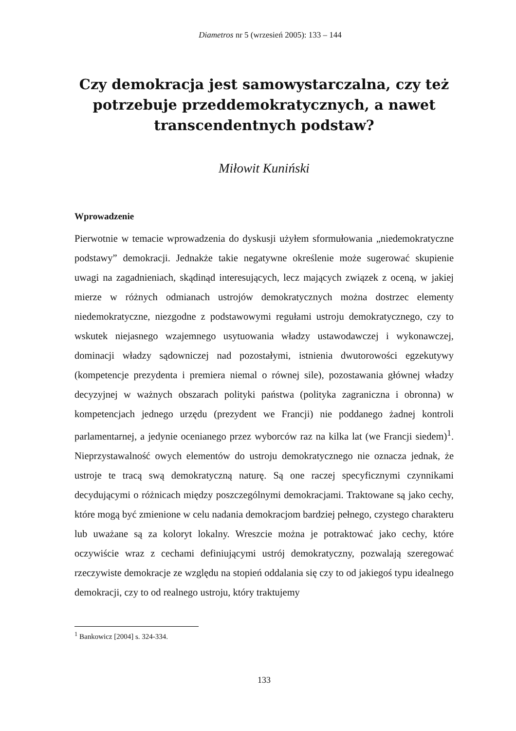Diametros nr 5 (wrzesień 2005): 133 – 144
Czy demokracja jest samowystarczalna, czy też potrzebuje przeddemokratycznych, a nawet transcendentnych podstaw?
Miłowit Kuniński
Wprowadzenie
Pierwotnie w temacie wprowadzenia do dyskusji użyłem sformułowania „niedemokratyczne podstawy” demokracji. Jednakże takie negatywne określenie może sugerować skupienie uwagi na zagadnieniach, skądinąd interesujących, lecz mających związek z oceną, w jakiej mierze w różnych odmianach ustrojów demokratycznych można dostrzec elementy niedemokratyczne, niezgodne z podstawowymi regułami ustroju demokratycznego, czy to wskutek niejasnego wzajemnego usytuowania władzy ustawodawczej i wykonawczej, dominacji władzy sądowniczej nad pozostałymi, istnienia dwutorowości egzekutywy (kompetencje prezydenta i premiera niemal o równej sile), pozostawania głównej władzy decyzyjnej w ważnych obszarach polityki państwa (polityka zagraniczna i obronna) w kompetencjach jednego urzędu (prezydent we Francji) nie poddanego żadnej kontroli parlamentarnej, a jedynie ocenianego przez wyborców raz na kilka lat (we Francji siedem)<sup>1</sup>. Nieprzystawalność owych elementów do ustroju demokratycznego nie oznacza jednak, że ustroje te tracą swą demokratyczną naturę. Są one raczej specyficznymi czynnikami decydującymi o różnicach między poszczególnymi demokracjami. Traktowane są jako cechy, które mogą być zmienione w celu nadania demokracjom bardziej pełnego, czystego charakteru lub uważane są za koloryt lokalny. Wreszcie można je potraktować jako cechy, które oczywiście wraz z cechami definiującymi ustrój demokratyczny, pozwalają szeregować rzeczywiste demokracje ze względu na stopień oddalania się czy to od jakiegoś typu idealnego demokracji, czy to od realnego ustroju, który traktujemy
<sup>1</sup> Bankowicz [2004] s. 324-334.
133